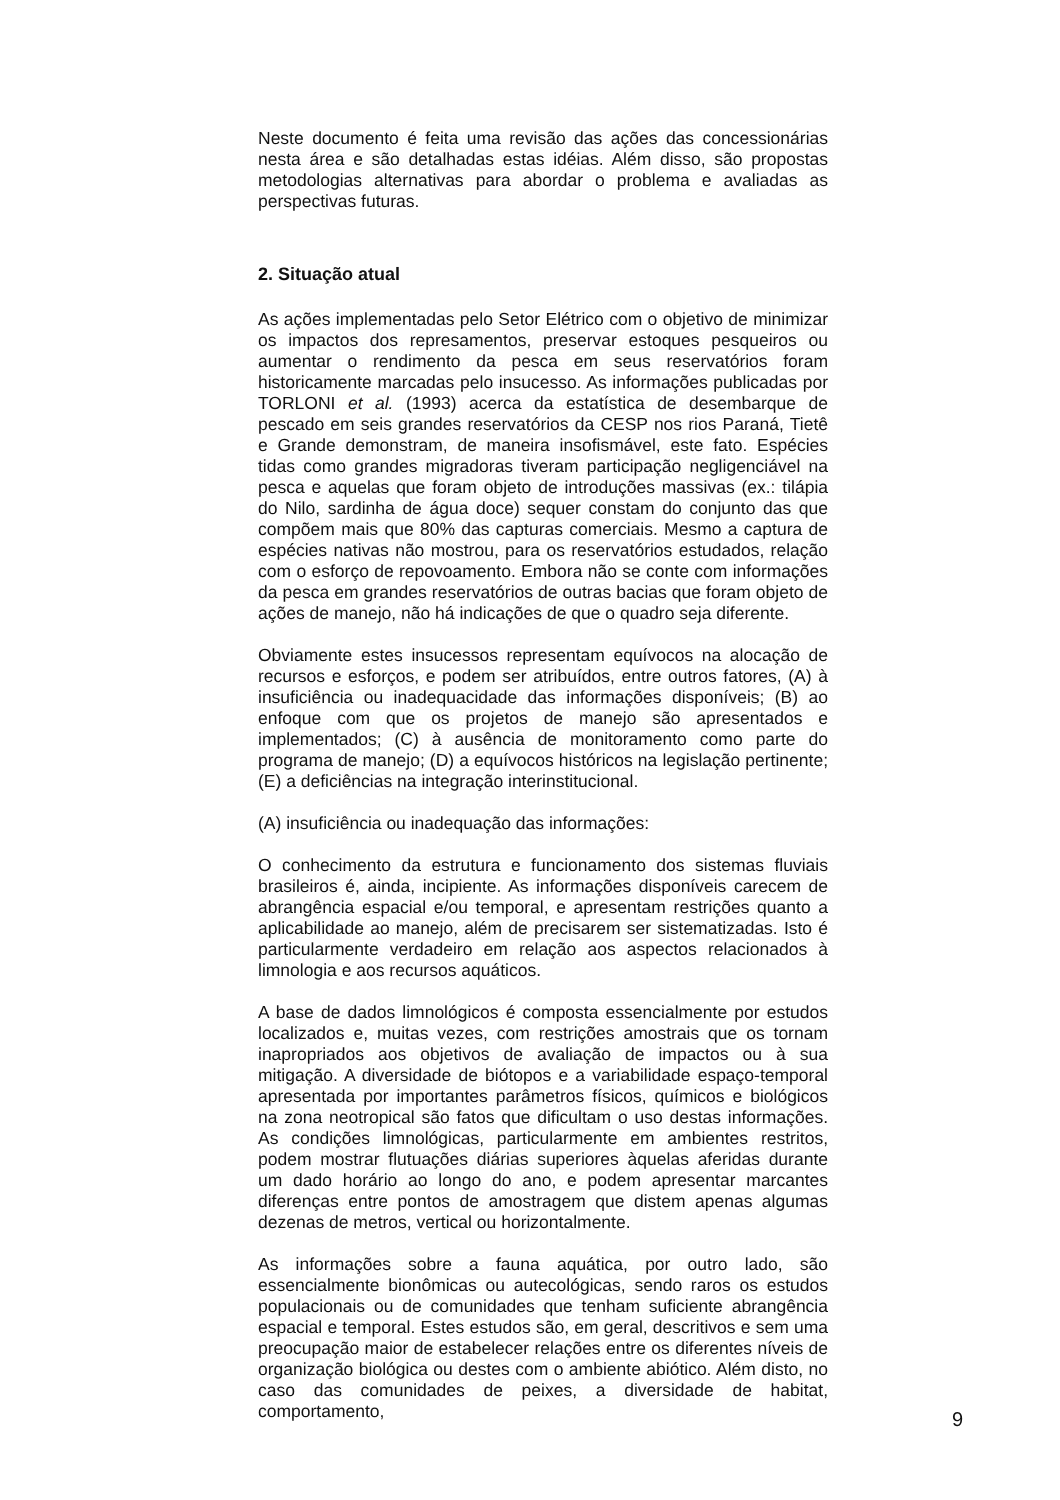Neste documento é feita uma revisão das ações das concessionárias nesta área e são detalhadas estas idéias. Além disso, são propostas metodologias alternativas para abordar o problema e avaliadas as perspectivas futuras.
2. Situação atual
As ações implementadas pelo Setor Elétrico com o objetivo de minimizar os impactos dos represamentos, preservar estoques pesqueiros ou aumentar o rendimento da pesca em seus reservatórios foram historicamente marcadas pelo insucesso. As informações publicadas por TORLONI et al. (1993) acerca da estatística de desembarque de pescado em seis grandes reservatórios da CESP nos rios Paraná, Tietê e Grande demonstram, de maneira insofismável, este fato. Espécies tidas como grandes migradoras tiveram participação negligenciável na pesca e aquelas que foram objeto de introduções massivas (ex.: tilápia do Nilo, sardinha de água doce) sequer constam do conjunto das que compõem mais que 80% das capturas comerciais. Mesmo a captura de espécies nativas não mostrou, para os reservatórios estudados, relação com o esforço de repovoamento. Embora não se conte com informações da pesca em grandes reservatórios de outras bacias que foram objeto de ações de manejo, não há indicações de que o quadro seja diferente.
Obviamente estes insucessos representam equívocos na alocação de recursos e esforços, e podem ser atribuídos, entre outros fatores, (A) à insuficiência ou inadequacidade das informações disponíveis; (B) ao enfoque com que os projetos de manejo são apresentados e implementados; (C) à ausência de monitoramento como parte do programa de manejo; (D) a equívocos históricos na legislação pertinente; (E) a deficiências na integração interinstitucional.
(A) insuficiência ou inadequação das informações:
O conhecimento da estrutura e funcionamento dos sistemas fluviais brasileiros é, ainda, incipiente. As informações disponíveis carecem de abrangência espacial e/ou temporal, e apresentam restrições quanto a aplicabilidade ao manejo, além de precisarem ser sistematizadas. Isto é particularmente verdadeiro em relação aos aspectos relacionados à limnologia e aos recursos aquáticos.
A base de dados limnológicos é composta essencialmente por estudos localizados e, muitas vezes, com restrições amostrais que os tornam inapropriados aos objetivos de avaliação de impactos ou à sua mitigação. A diversidade de biótopos e a variabilidade espaço-temporal apresentada por importantes parâmetros físicos, químicos e biológicos na zona neotropical são fatos que dificultam o uso destas informações. As condições limnológicas, particularmente em ambientes restritos, podem mostrar flutuações diárias superiores àquelas aferidas durante um dado horário ao longo do ano, e podem apresentar marcantes diferenças entre pontos de amostragem que distem apenas algumas dezenas de metros, vertical ou horizontalmente.
As informações sobre a fauna aquática, por outro lado, são essencialmente bionômicas ou autecológicas, sendo raros os estudos populacionais ou de comunidades que tenham suficiente abrangência espacial e temporal. Estes estudos são, em geral, descritivos e sem uma preocupação maior de estabelecer relações entre os diferentes níveis de organização biológica ou destes com o ambiente abiótico. Além disto, no caso das comunidades de peixes, a diversidade de habitat, comportamento,
9